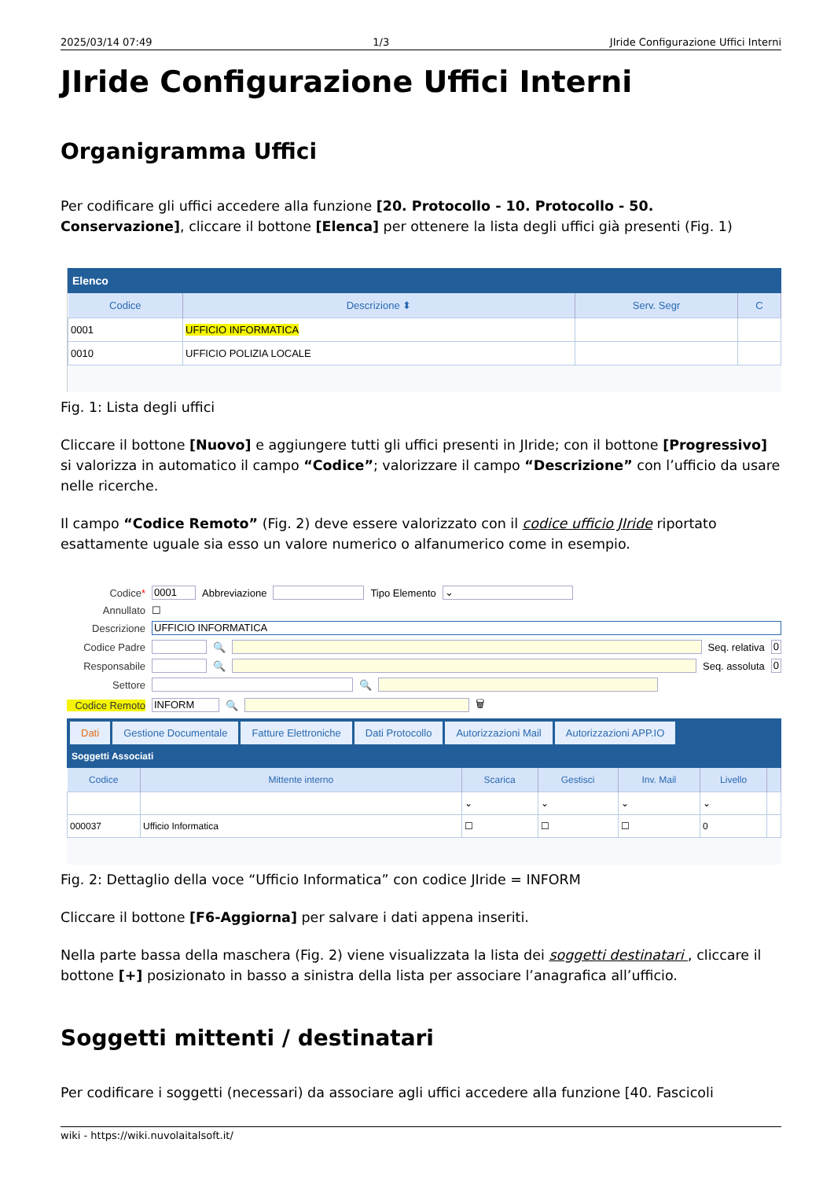2025/03/14 07:49 1/3 JIride Configurazione Uffici Interni
JIride Configurazione Uffici Interni
Organigramma Uffici
Per codificare gli uffici accedere alla funzione [20. Protocollo - 10. Protocollo - 50. Conservazione], cliccare il bottone [Elenca] per ottenere la lista degli uffici già presenti (Fig. 1)
Elenco
| Codice | Descrizione ⬍ | Serv. Segr | C |
| --- | --- | --- | --- |
| 0001 | UFFICIO INFORMATICA | | |
| 0010 | UFFICIO POLIZIA LOCALE | | |
Fig. 1: Lista degli uffici
Cliccare il bottone [Nuovo] e aggiungere tutti gli uffici presenti in JIride; con il bottone [Progressivo] si valorizza in automatico il campo “Codice”; valorizzare il campo “Descrizione” con l’ufficio da usare nelle ricerche.
Il campo “Codice Remoto” (Fig. 2) deve essere valorizzato con il codice ufficio JIride riportato esattamente uguale sia esso un valore numerico o alfanumerico come in esempio.
Codice* 0001 Abbreviazione Tipo Elemento ⌄
Annullato ☐
Descrizione UFFICIO INFORMATICA
Codice Padre 🔍 Seq. relativa 0
Responsabile 🔍 Seq. assoluta 0
Settore 🔍
Codice Remoto INFORM 🔍 🗑
Dati Gestione Documentale Fatture Elettroniche Dati Protocollo Autorizzazioni Mail Autorizzazioni APP.IO
Soggetti Associati
| Codice | Mittente interno | Scarica | Gestisci | Inv. Mail | Livello | |
| --- | --- | --- | --- | --- | --- | --- |
| | | ⌄ | ⌄ | ⌄ | ⌄ | |
| 000037 | Ufficio Informatica | ☐ | ☐ | ☐ | 0 | |
Fig. 2: Dettaglio della voce “Ufficio Informatica” con codice JIride = INFORM
Cliccare il bottone [F6-Aggiorna] per salvare i dati appena inseriti.
Nella parte bassa della maschera (Fig. 2) viene visualizzata la lista dei soggetti destinatari , cliccare il bottone [+] posizionato in basso a sinistra della lista per associare l’anagrafica all’ufficio.
Soggetti mittenti / destinatari
Per codificare i soggetti (necessari) da associare agli uffici accedere alla funzione [40. Fascicoli
wiki - https://wiki.nuvolaitalsoft.it/